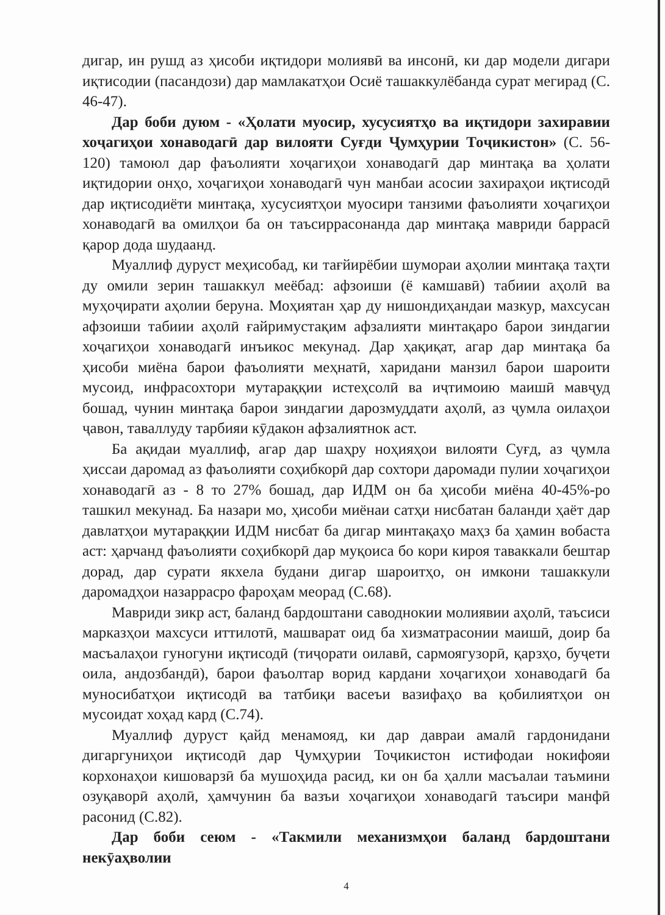дигар, ин рушд аз ҳисоби иқтидори молиявӣ ва инсонӣ, ки дар модели дигари иқтисодии (пасандози) дар мамлакатҳои Осиё ташаккулёбанда сурат мегирад (С. 46-47).
Дар боби дуюм - «Ҳолати муосир, хусусиятҳо ва иқтидори захиравии хоҷагиҳои хонаводагӣ дар вилояти Суғди Ҷумҳурии Тоҷикистон» (С. 56-120) тамоюл дар фаъолияти хоҷагиҳои хонаводагӣ дар минтақа ва ҳолати иқтидории онҳо, хоҷагиҳои хонаводагӣ чун манбаи асосии захираҳои иқтисодӣ дар иқтисодиёти минтақа, хусусиятҳои муосири танзими фаъолияти хоҷагиҳои хонаводагӣ ва омилҳои ба он таъсиррасонанда дар минтақа мавриди баррасӣ қарор дода шудаанд.
Муаллиф дуруст меҳисобад, ки тағйирёбии шумораи аҳолии минтақа таҳти ду омили зерин ташаккул меёбад: афзоиши (ё камшавӣ) табиии аҳолӣ ва муҳоҷирати аҳолии беруна. Моҳиятан ҳар ду нишондиҳандаи мазкур, махсусан афзоиши табиии аҳолӣ ғайримустақим афзалияти минтақаро барои зиндагии хоҷагиҳои хонаводагӣ инъикос мекунад. Дар ҳақиқат, агар дар минтақа ба ҳисоби миёна барои фаъолияти меҳнатӣ, харидани манзил барои шароити мусоид, инфрасохтори мутараққии истеҳсолӣ ва иҷтимоию маишӣ мавҷуд бошад, чунин минтақа барои зиндагии дарозмуддати аҳолӣ, аз ҷумла оилаҳои ҷавон, таваллуду тарбияи кӯдакон афзалиятнок аст.
Ба ақидаи муаллиф, агар дар шаҳру ноҳияҳои вилояти Суғд, аз ҷумла ҳиссаи даромад аз фаъолияти соҳибкорӣ дар сохтори даромади пулии хоҷагиҳои хонаводагӣ аз - 8 то 27% бошад, дар ИДМ он ба ҳисоби миёна 40-45%-ро ташкил мекунад. Ба назари мо, ҳисоби миёнаи сатҳи нисбатан баланди ҳаёт дар давлатҳои мутараққии ИДМ нисбат ба дигар минтақаҳо маҳз ба ҳамин вобаста аст: ҳарчанд фаъолияти соҳибкорӣ дар муқоиса бо кори кироя таваккали бештар дорад, дар сурати якхела будани дигар шароитҳо, он имкони ташаккули даромадҳои назаррасро фароҳам меорад (С.68).
Мавриди зикр аст, баланд бардоштани саводнокии молиявии аҳолӣ, таъсиси марказҳои махсуси иттилотӣ, машварат оид ба хизматрасонии маишӣ, доир ба масъалаҳои гуногуни иқтисодӣ (тиҷорати оилавӣ, сармоягузорӣ, қарзҳо, буҷети оила, андозбандӣ), барои фаъолтар ворид кардани хоҷагиҳои хонаводагӣ ба муносибатҳои иқтисодӣ ва татбиқи васеъи вазифаҳо ва қобилиятҳои он мусоидат хоҳад кард (С.74).
Муаллиф дуруст қайд менамояд, ки дар давраи амалӣ гардонидани дигаргуниҳои иқтисодӣ дар Ҷумҳурии Тоҷикистон истифодаи нокифояи корхонаҳои кишоварзӣ ба мушоҳида расид, ки он ба ҳалли масъалаи таъмини озуқаворӣ аҳолӣ, ҳамчунин ба вазъи хоҷагиҳои хонаводагӣ таъсири манфӣ расонид (С.82).
Дар боби сеюм - «Такмили механизмҳои баланд бардоштани некӯаҳволии
4